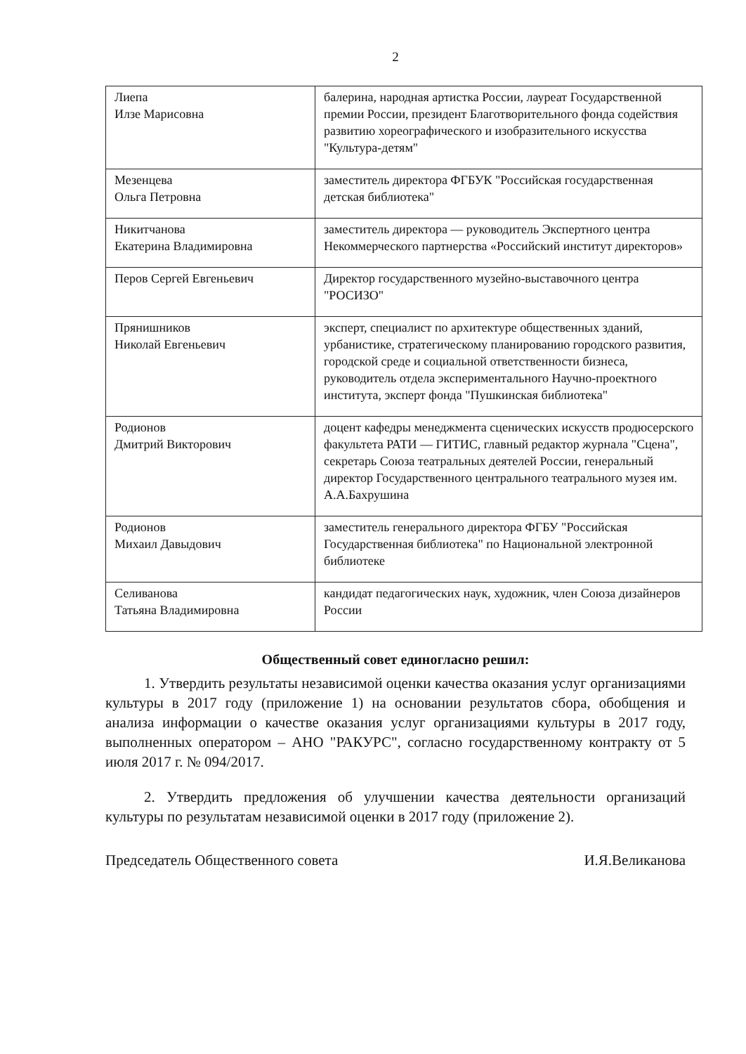2
| Лиепа Илзе Марисовна | балерина, народная артистка России, лауреат Государственной премии России, президент Благотворительного фонда содействия развитию хореографического и изобразительного искусства "Культура-детям" |
| Мезенцева Ольга Петровна | заместитель директора ФГБУК "Российская государственная детская библиотека" |
| Никитчанова Екатерина Владимировна | заместитель директора — руководитель Экспертного центра Некоммерческого партнерства «Российский институт директоров» |
| Перов Сергей Евгеньевич | Директор государственного музейно-выставочного центра "РОСИЗО" |
| Прянишников Николай Евгеньевич | эксперт, специалист по архитектуре общественных зданий, урбанистике, стратегическому планированию городского развития, городской среде и социальной ответственности бизнеса, руководитель отдела экспериментального Научно-проектного института, эксперт фонда "Пушкинская библиотека" |
| Родионов Дмитрий Викторович | доцент кафедры менеджмента сценических искусств продюсерского факультета РАТИ — ГИТИС, главный редактор журнала "Сцена", секретарь Союза театральных деятелей России, генеральный директор Государственного центрального театрального музея им. А.А.Бахрушина |
| Родионов Михаил Давыдович | заместитель генерального директора ФГБУ "Российская Государственная библиотека" по Национальной электронной библиотеке |
| Селиванова Татьяна Владимировна | кандидат педагогических наук, художник, член Союза дизайнеров России |
Общественный совет единогласно решил:
1. Утвердить результаты независимой оценки качества оказания услуг организациями культуры в 2017 году (приложение 1) на основании результатов сбора, обобщения и анализа информации о качестве оказания услуг организациями культуры в 2017 году, выполненных оператором – АНО "РАКУРС", согласно государственному контракту от 5 июля 2017 г. № 094/2017.
2. Утвердить предложения об улучшении качества деятельности организаций культуры по результатам независимой оценки в 2017 году (приложение 2).
Председатель Общественного совета И.Я.Великанова